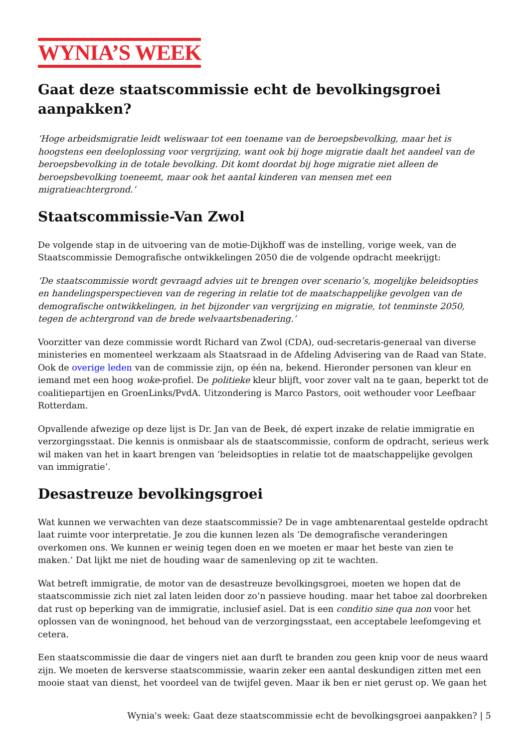WYNIA’S WEEK
Gaat deze staatscommissie echt de bevolkingsgroei aanpakken?
‘Hoge arbeidsmigratie leidt weliswaar tot een toename van de beroepsbevolking, maar het is hoogstens een deeloplossing voor vergrijzing, want ook bij hoge migratie daalt het aandeel van de beroepsbevolking in de totale bevolking. Dit komt doordat bij hoge migratie niet alleen de beroepsbevolking toeneemt, maar ook het aantal kinderen van mensen met een migratieachtergrond.‘
Staatscommissie-Van Zwol
De volgende stap in de uitvoering van de motie-Dijkhoff was de instelling, vorige week, van de Staatscommissie Demografische ontwikkelingen 2050 die de volgende opdracht meekrijgt:
‘De staatscommissie wordt gevraagd advies uit te brengen over scenario’s, mogelijke beleidsopties en handelingsperspectieven van de regering in relatie tot de maatschappelijke gevolgen van de demografische ontwikkelingen, in het bijzonder van vergrijzing en migratie, tot tenminste 2050, tegen de achtergrond van de brede welvaartsbenadering.’
Voorzitter van deze commissie wordt Richard van Zwol (CDA), oud-secretaris-generaal van diverse ministeries en momenteel werkzaam als Staatsraad in de Afdeling Advisering van de Raad van State. Ook de overige leden van de commissie zijn, op één na, bekend. Hieronder personen van kleur en iemand met een hoog woke-profiel. De politieke kleur blijft, voor zover valt na te gaan, beperkt tot de coalitiepartijen en GroenLinks/PvdA. Uitzondering is Marco Pastors, ooit wethouder voor Leefbaar Rotterdam.
Opvallende afwezige op deze lijst is Dr. Jan van de Beek, dé expert inzake de relatie immigratie en verzorgingsstaat. Die kennis is onmisbaar als de staatscommissie, conform de opdracht, serieus werk wil maken van het in kaart brengen van ‘beleidsopties in relatie tot de maatschappelijke gevolgen van immigratie’.
Desastreuze bevolkingsgroei
Wat kunnen we verwachten van deze staatscommissie? De in vage ambtenarentaal gestelde opdracht laat ruimte voor interpretatie. Je zou die kunnen lezen als ‘De demografische veranderingen overkomen ons. We kunnen er weinig tegen doen en we moeten er maar het beste van zien te maken.’ Dat lijkt me niet de houding waar de samenleving op zit te wachten.
Wat betreft immigratie, de motor van de desastreuze bevolkingsgroei, moeten we hopen dat de staatscommissie zich niet zal laten leiden door zo’n passieve houding. maar het taboe zal doorbreken dat rust op beperking van de immigratie, inclusief asiel. Dat is een conditio sine qua non voor het oplossen van de woningnood, het behoud van de verzorgingsstaat, een acceptabele leefomgeving et cetera.
Een staatscommissie die daar de vingers niet aan durft te branden zou geen knip voor de neus waard zijn. We moeten de kersverse staatscommissie, waarin zeker een aantal deskundigen zitten met een mooie staat van dienst, het voordeel van de twijfel geven. Maar ik ben er niet gerust op. We gaan het
Wynia's week: Gaat deze staatscommissie echt de bevolkingsgroei aanpakken? | 5